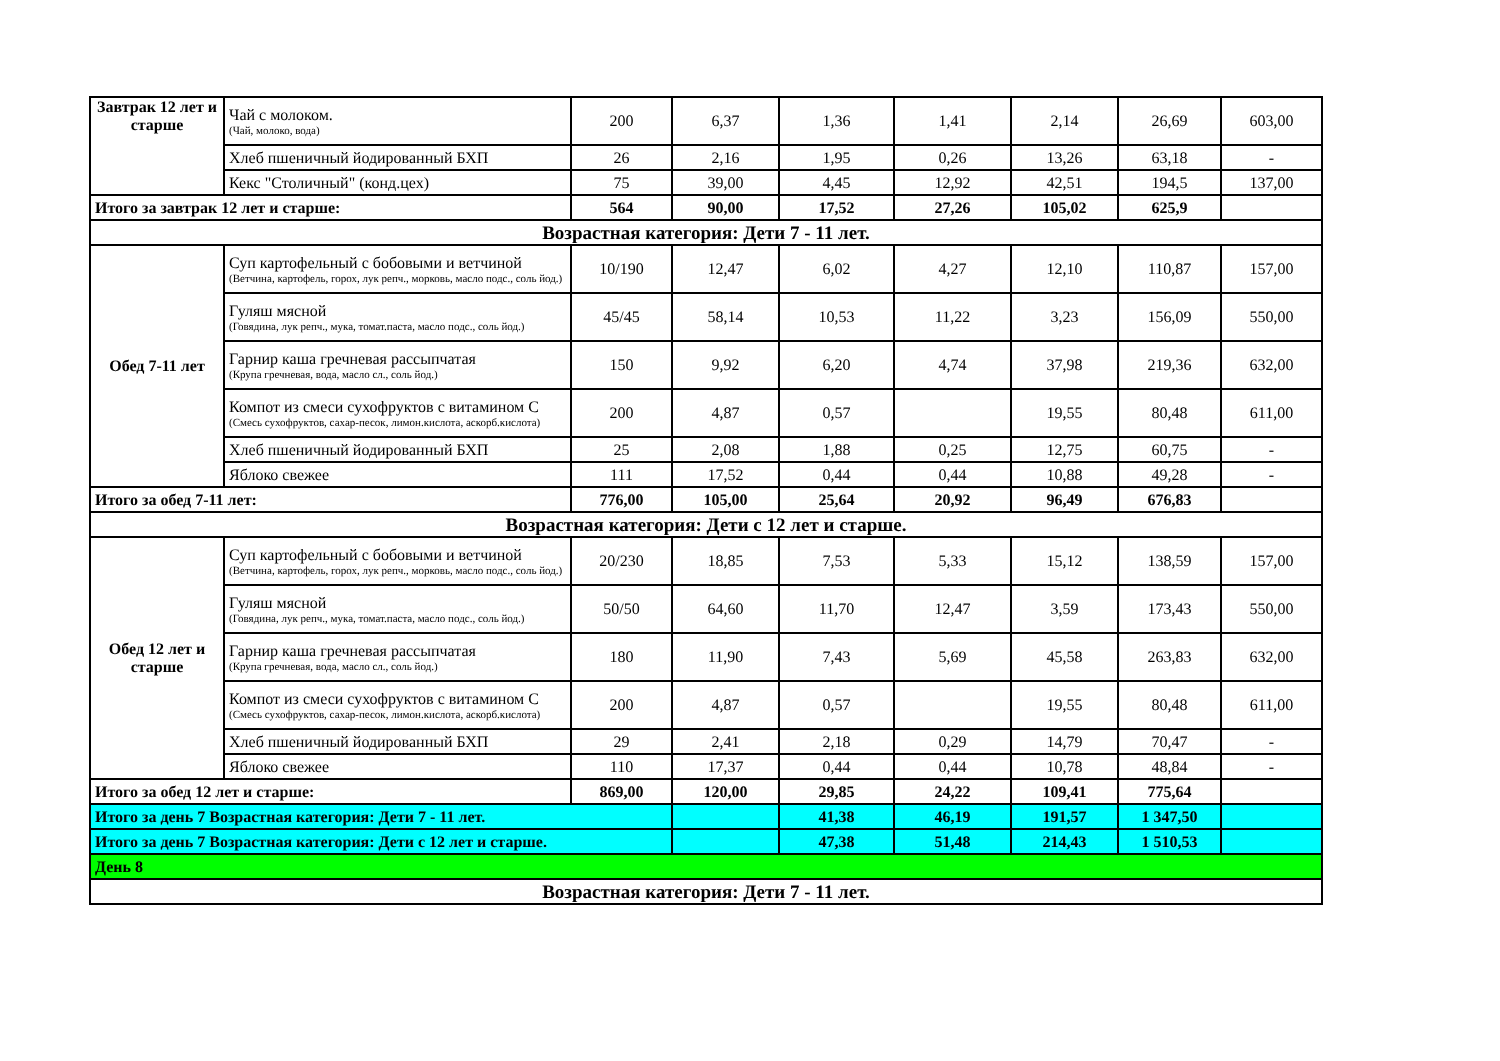| Завтрак 12 лет и старше | Чай с молоком. (Чай, молоко, вода) | 200 | 6,37 | 1,36 | 1,41 | 2,14 | 26,69 | 603,00 |
| | Хлеб пшеничный йодированный БХП | 26 | 2,16 | 1,95 | 0,26 | 13,26 | 63,18 | - |
| | Кекс "Столичный" (конд.цех) | 75 | 39,00 | 4,45 | 12,92 | 42,51 | 194,5 | 137,00 |
| Итого за завтрак 12 лет и старше: | | 564 | 90,00 | 17,52 | 27,26 | 105,02 | 625,9 | |
| Возрастная категория: Дети 7 - 11 лет. | | | | | | | | |
| Обед 7-11 лет | Суп картофельный с бобовыми и ветчиной (Ветчина, картофель, горох, лук репч., морковь, масло подс., соль йод.) | 10/190 | 12,47 | 6,02 | 4,27 | 12,10 | 110,87 | 157,00 |
| | Гуляш мясной (Говядина, лук репч., мука, томат.паста, масло подс., соль йод.) | 45/45 | 58,14 | 10,53 | 11,22 | 3,23 | 156,09 | 550,00 |
| | Гарнир каша гречневая рассыпчатая (Крупа гречневая, вода, масло сл., соль йод.) | 150 | 9,92 | 6,20 | 4,74 | 37,98 | 219,36 | 632,00 |
| | Компот из смеси сухофруктов с витамином С (Смесь сухофруктов, сахар-песок, лимон.кислота, аскорб.кислота) | 200 | 4,87 | 0,57 | | 19,55 | 80,48 | 611,00 |
| | Хлеб пшеничный йодированный БХП | 25 | 2,08 | 1,88 | 0,25 | 12,75 | 60,75 | - |
| | Яблоко свежее | 111 | 17,52 | 0,44 | 0,44 | 10,88 | 49,28 | - |
| Итого за обед 7-11 лет: | | 776,00 | 105,00 | 25,64 | 20,92 | 96,49 | 676,83 | |
| Возрастная категория: Дети с 12 лет и старше. | | | | | | | | |
| Обед 12 лет и старше | Суп картофельный с бобовыми и ветчиной (Ветчина, картофель, горох, лук репч., морковь, масло подс., соль йод.) | 20/230 | 18,85 | 7,53 | 5,33 | 15,12 | 138,59 | 157,00 |
| | Гуляш мясной (Говядина, лук репч., мука, томат.паста, масло подс., соль йод.) | 50/50 | 64,60 | 11,70 | 12,47 | 3,59 | 173,43 | 550,00 |
| | Гарнир каша гречневая рассыпчатая (Крупа гречневая, вода, масло сл., соль йод.) | 180 | 11,90 | 7,43 | 5,69 | 45,58 | 263,83 | 632,00 |
| | Компот из смеси сухофруктов с витамином С (Смесь сухофруктов, сахар-песок, лимон.кислота, аскорб.кислота) | 200 | 4,87 | 0,57 | | 19,55 | 80,48 | 611,00 |
| | Хлеб пшеничный йодированный БХП | 29 | 2,41 | 2,18 | 0,29 | 14,79 | 70,47 | - |
| | Яблоко свежее | 110 | 17,37 | 0,44 | 0,44 | 10,78 | 48,84 | - |
| Итого за обед 12 лет и старше: | | 869,00 | 120,00 | 29,85 | 24,22 | 109,41 | 775,64 | |
| Итого за день 7 Возрастная категория: Дети 7 - 11 лет. | | | | 41,38 | 46,19 | 191,57 | 1 347,50 | |
| Итого за день 7 Возрастная категория: Дети с 12 лет и старше. | | | | 47,38 | 51,48 | 214,43 | 1 510,53 | |
| День 8 | | | | | | | | |
| Возрастная категория: Дети 7 - 11 лет. | | | | | | | | |